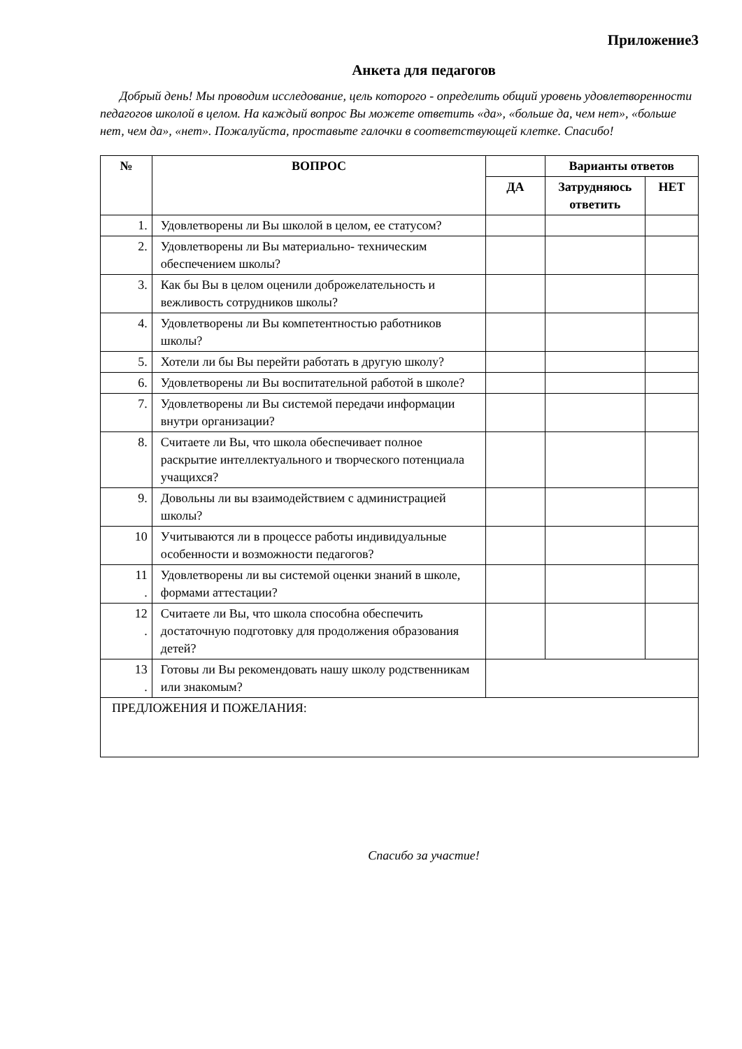Приложение3
Анкета для педагогов
Добрый день! Мы проводим исследование, цель которого - определить общий уровень удовлетворенности педагогов школой в целом. На каждый вопрос Вы можете ответить «да», «больше да, чем нет», «больше нет, чем да», «нет». Пожалуйста, проставьте галочки в соответствующей клетке. Спасибо!
| № | ВОПРОС | | Варианты ответов | |
| --- | --- | --- | --- | --- |
| | | ДА | Затрудняюсь ответить | НЕТ |
| 1. | Удовлетворены ли Вы школой в целом, ее статусом? | | | |
| 2. | Удовлетворены ли Вы материально- техническим обеспечением школы? | | | |
| 3. | Как бы Вы в целом оценили доброжелательность и вежливость сотрудников школы? | | | |
| 4. | Удовлетворены ли Вы компетентностью работников школы? | | | |
| 5. | Хотели ли бы Вы перейти работать в другую школу? | | | |
| 6. | Удовлетворены ли Вы воспитательной работой в школе? | | | |
| 7. | Удовлетворены ли Вы системой передачи информации внутри организации? | | | |
| 8. | Считаете ли Вы, что школа обеспечивает полное раскрытие интеллектуального и творческого потенциала учащихся? | | | |
| 9. | Довольны ли вы взаимодействием с администрацией школы? | | | |
| 10 | Учитываются ли в процессе работы индивидуальные особенности и возможности педагогов? | | | |
| 11 . | Удовлетворены ли вы системой оценки знаний в школе, формами аттестации? | | | |
| 12 . | Считаете ли Вы, что школа способна обеспечить достаточную подготовку для продолжения образования детей? | | | |
| 13 . | Готовы ли Вы рекомендовать нашу школу родственникам или знакомым? | | | |
| ПРЕДЛОЖЕНИЯ И ПОЖЕЛАНИЯ: | | | | |
Спасибо за участие!